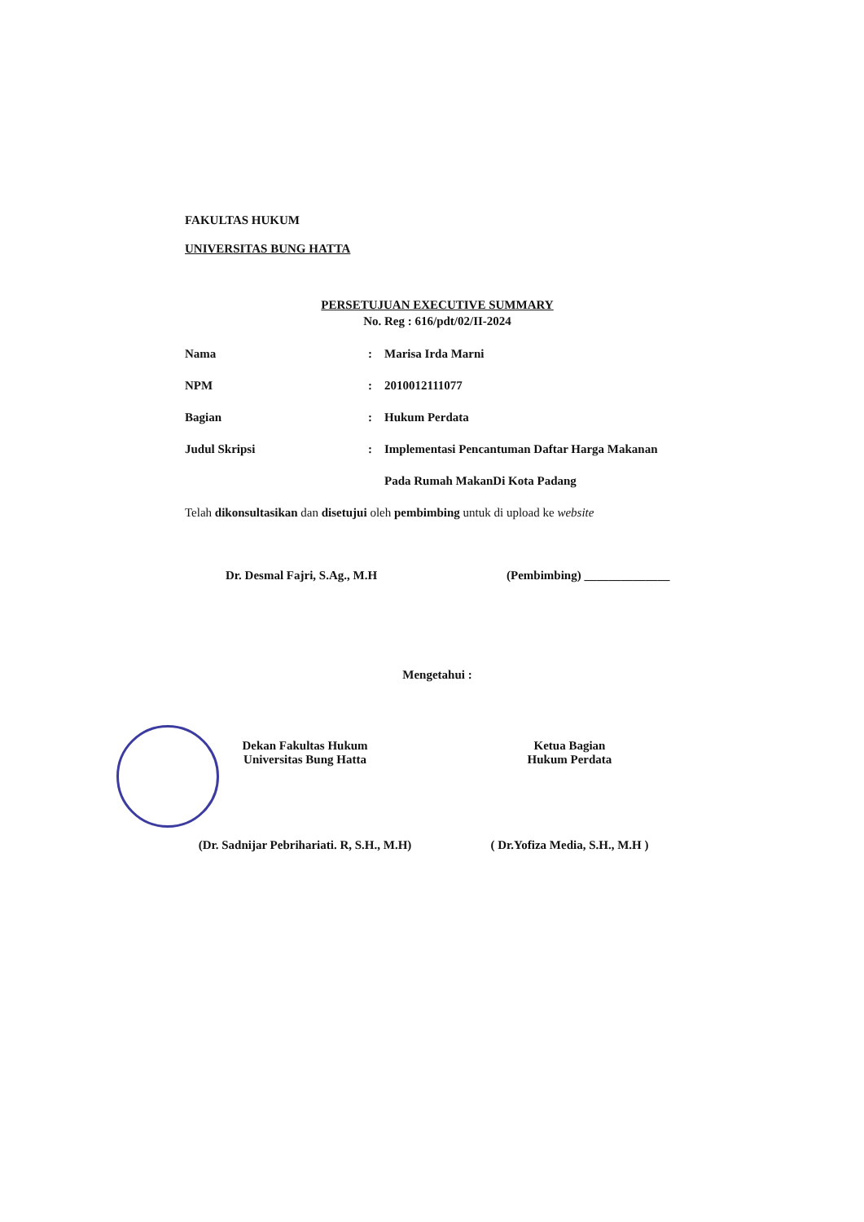FAKULTAS HUKUM
UNIVERSITAS BUNG HATTA
PERSETUJUAN EXECUTIVE SUMMARY
No. Reg : 616/pdt/02/II-2024
| Nama | : | Marisa Irda Marni |
| NPM | : | 2010012111077 |
| Bagian | : | Hukum Perdata |
| Judul Skripsi | : | Implementasi Pencantuman Daftar Harga Makanan |
| | | Pada Rumah MakanDi Kota Padang |
Telah dikonsultasikan dan disetujui oleh pembimbing untuk di upload ke website
Dr. Desmal Fajri, S.Ag., M.H (Pembimbing) ______________
Mengetahui :
Dekan Fakultas Hukum
Universitas Bung Hatta
(Dr. Sadnijar Pebrihariati. R, S.H., M.H)
Ketua Bagian
Hukum Perdata
( Dr.Yofiza Media, S.H., M.H )